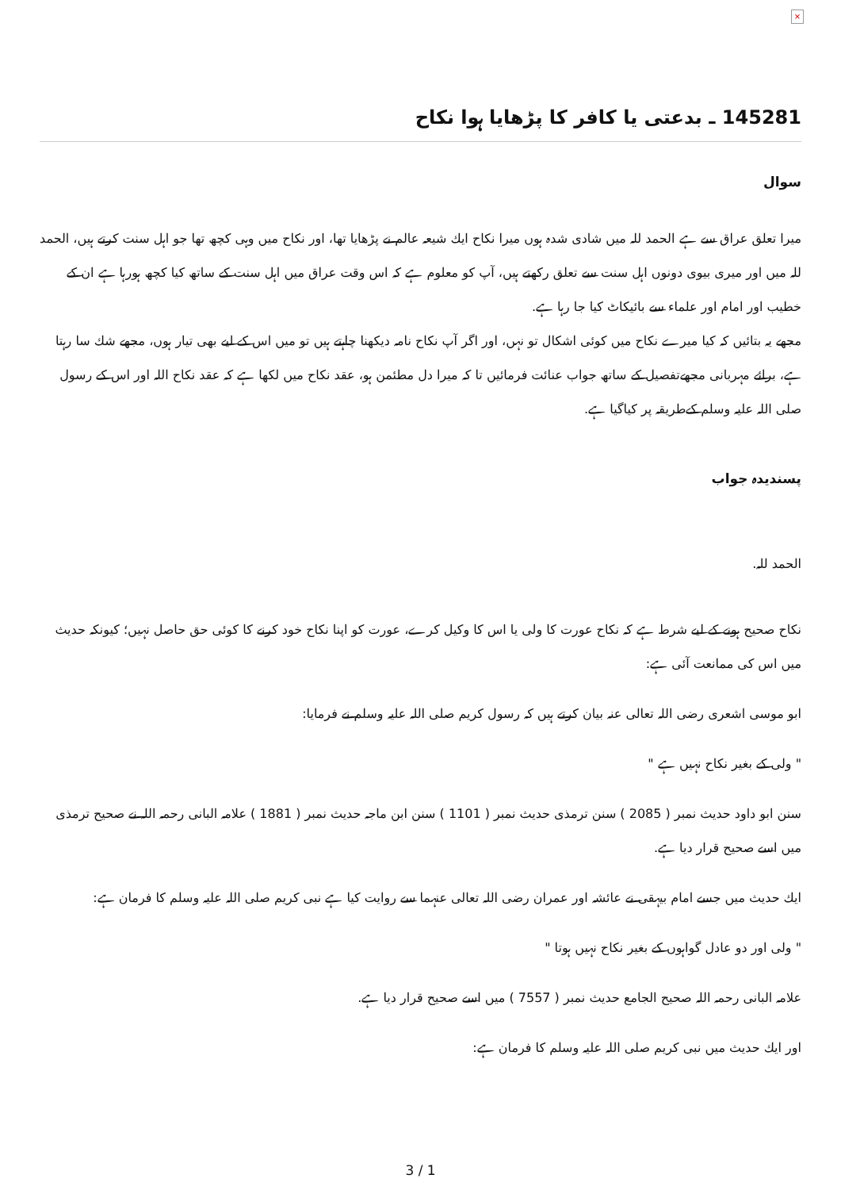×
145281 ـ بدعتی یا کافر کا پڑھایا ہوا نکاح
سوال
میرا تعلق عراق سے ہے الحمد للہ میں شادی شدہ ہوں میرا نکاح ایك شیعہ عالم نے پڑھایا تھا، اور نکاح میں وہی کچھ تھا جو اہل سنت کرتے ہیں، الحمد للہ میں اور میری بیوی دونوں اہل سنت سے تعلق رکھتے ہیں، آپ کو معلوم ہے کہ اس وقت عراق میں اہل سنت کے ساتھ کیا کچھ ہورہا ہے ان کے خطیب اور امام اور علماء سے بائیکاٹ کیا جا رہا ہے.
مجھے یہ بتائیں کہ کیا میرے نکاح میں کوئی اشکال تو نہں، اور اگر آپ نکاح نامہ دیکھنا چاہتے ہیں تو میں اس کے لیے بھی تیار ہوں، مجھے شك سا رہتا ہے، برائے مہربانی مجھےتفصیل کے ساتھ جواب عنائت فرمائیں تا کہ میرا دل مطئمن ہو، عقد نکاح میں لکھا ہے کہ عقد نکاح اللہ اور اس کے رسول صلی اللہ علیہ وسلم کےطریقہ پر کیاگیا ہے.
پسندیدہ جواب
الحمد للہ.
نکاح صحیح ہونے کے لیے شرط ہے کہ نکاح عورت کا ولی یا اس کا وکیل کرے، عورت کو اپنا نکاح خود کرنے کا کوئی حق حاصل نہیں؛ کیونکہ حدیث میں اس کی ممانعت آئی ہے:
ابو موسی اشعری رضی اللہ تعالی عنہ بیان کرتے ہیں کہ رسول کریم صلی اللہ علیہ وسلم نے فرمایا:
" ولی کے بغیر نکاح نہیں ہے "
سنن ابو داود حدیث نمبر ( 2085 ) سنن ترمذی حدیث نمبر ( 1101 ) سنن ابن ماجہ حدیث نمبر ( 1881 ) علامہ البانی رحمہ اللہ نے صحیح ترمذی میں اسے صحیح قرار دیا ہے.
ایك حدیث میں جسے امام بیہقی نے عائشہ اور عمران رضی اللہ تعالی عنہما سے روایت کیا ہے نبی کریم صلی اللہ علیہ وسلم کا فرمان ہے:
" ولی اور دو عادل گواہوں کے بغیر نکاح نہیں ہوتا "
علامہ البانی رحمہ اللہ صحیح الجامع حدیث نمبر ( 7557 ) میں اسے صحیح قرار دیا ہے.
اور ایك حدیث میں نبی کریم صلی اللہ علیہ وسلم کا فرمان ہے:
3 / 1